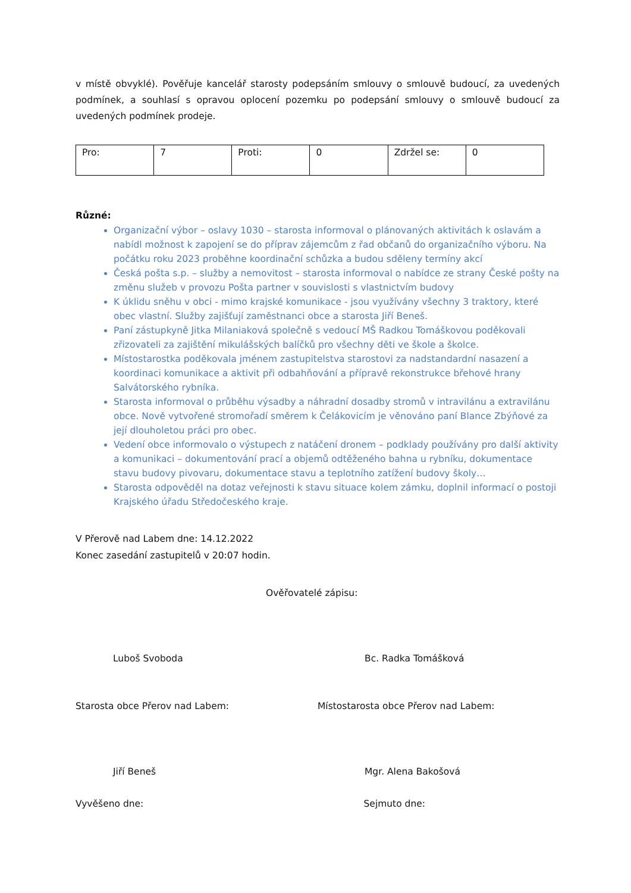v místě obvyklé). Pověřuje kancelář starosty podepsáním smlouvy o smlouvě budoucí, za uvedených podmínek, a souhlasí s opravou oplocení pozemku po podepsání smlouvy o smlouvě budoucí za uvedených podmínek prodeje.
| Pro: | 7 | Proti: | 0 | Zdržel se: | 0 |
Různé:
Organizační výbor – oslavy 1030 – starosta informoval o plánovaných aktivitách k oslavám a nabídl možnost k zapojení se do příprav zájemcům z řad občanů do organizačního výboru. Na počátku roku 2023 proběhne koordinační schůzka a budou sděleny termíny akcí
Česká pošta s.p. – služby a nemovitost – starosta informoval o nabídce ze strany České pošty na změnu služeb v provozu Pošta partner v souvislosti s vlastnictvím budovy
K úklidu sněhu v obci - mimo krajské komunikace - jsou využívány všechny 3 traktory, které obec vlastní. Služby zajišťují zaměstnanci obce a starosta Jiří Beneš.
Paní zástupkyně Jitka Milaniaková společně s vedoucí MŠ Radkou Tomáškovou poděkovali zřizovateli za zajištění mikulášských balíčků pro všechny děti ve škole a školce.
Místostarostka poděkovala jménem zastupitelstva starostovi za nadstandardní nasazení a koordinaci komunikace a aktivit při odbahňování a přípravě rekonstrukce břehové hrany Salvátorského rybníka.
Starosta informoval o průběhu výsadby a náhradní dosadby stromů v intravilánu a extravilánu obce. Nově vytvořené stromořadí směrem k Čelákovicím je věnováno paní Blance Zbýňové za její dlouholetou práci pro obec.
Vedení obce informovalo o výstupech z natáčení dronem – podklady používány pro další aktivity a komunikaci – dokumentování prací a objemů odtěženého bahna u rybníku, dokumentace stavu budovy pivovaru, dokumentace stavu a teplotního zatížení budovy školy…
Starosta odpověděl na dotaz veřejnosti k stavu situace kolem zámku, doplnil informací o postoji Krajského úřadu Středočeského kraje.
V Přerově nad Labem dne: 14.12.2022
Konec zasedání zastupitelů v 20:07 hodin.
Ověřovatelé zápisu:
Luboš Svoboda Bc. Radka Tomášková
Starosta obce Přerov nad Labem:
Místostarosta obce Přerov nad Labem:
Jiří Beneš Mgr. Alena Bakošová
Vyvěšeno dne: Sejmuto dne: